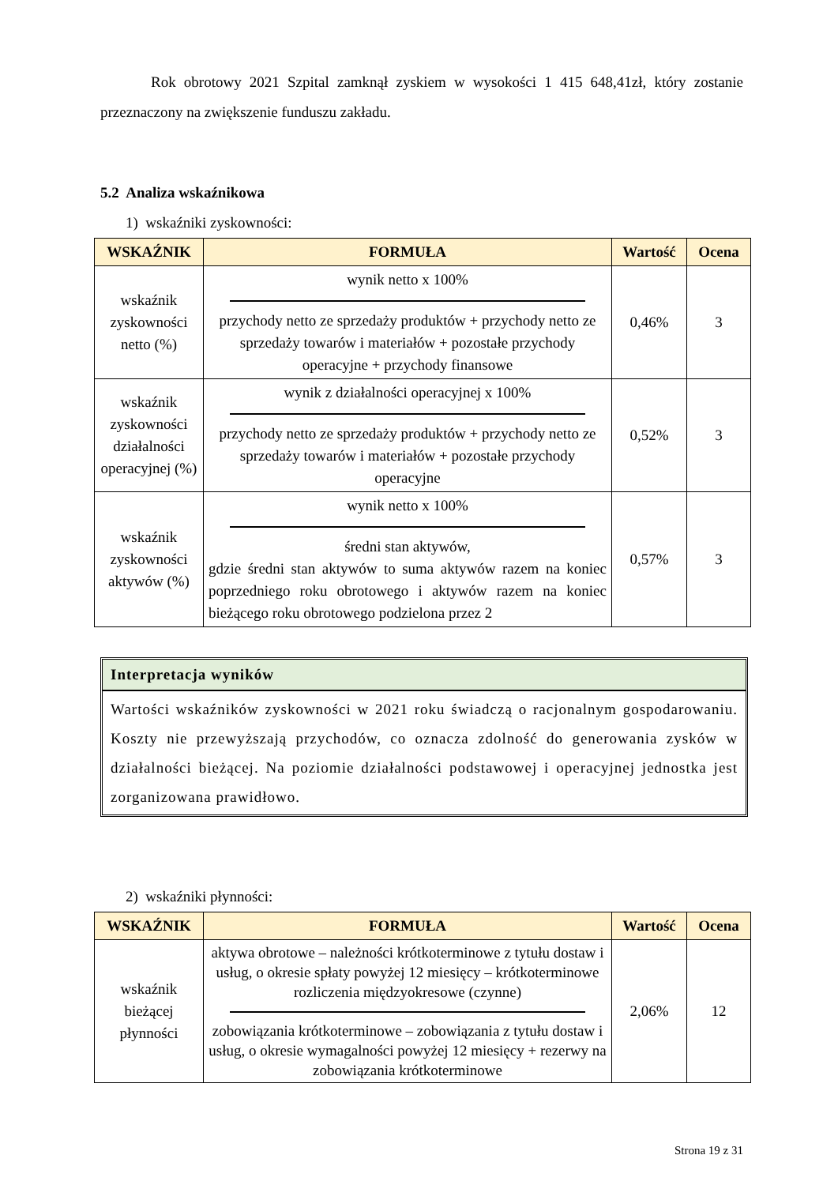Rok obrotowy 2021 Szpital zamknął zyskiem w wysokości 1 415 648,41zł, który zostanie przeznaczony na zwiększenie funduszu zakładu.
5.2 Analiza wskaźnikowa
1) wskaźniki zyskowności:
| WSKAŹNIK | FORMUŁA | Wartość | Ocena |
| --- | --- | --- | --- |
| wskaźnik zyskowności netto (%) | wynik netto x 100% przychody netto ze sprzedaży produktów + przychody netto ze sprzedaży towarów i materiałów + pozostałe przychody operacyjne + przychody finansowe | 0,46% | 3 |
| wskaźnik zyskowności działalności operacyjnej (%) | wynik z działalności operacyjnej x 100% przychody netto ze sprzedaży produktów + przychody netto ze sprzedaży towarów i materiałów + pozostałe przychody operacyjne | 0,52% | 3 |
| wskaźnik zyskowności aktywów (%) | wynik netto x 100% średni stan aktywów, gdzie średni stan aktywów to suma aktywów razem na koniec poprzedniego roku obrotowego i aktywów razem na koniec bieżącego roku obrotowego podzielona przez 2 | 0,57% | 3 |
Interpretacja wyników
Wartości wskaźników zyskowności w 2021 roku świadczą o racjonalnym gospodarowaniu. Koszty nie przewyższają przychodów, co oznacza zdolność do generowania zysków w działalności bieżącej. Na poziomie działalności podstawowej i operacyjnej jednostka jest zorganizowana prawidłowo.
2) wskaźniki płynności:
| WSKAŹNIK | FORMUŁA | Wartość | Ocena |
| --- | --- | --- | --- |
| wskaźnik bieżącej płynności | aktywa obrotowe – należności krótkoterminowe z tytułu dostaw i usług, o okresie spłaty powyżej 12 miesięcy – krótkoterminowe rozliczenia międzyokresowe (czynne) zobowiązania krótkoterminowe – zobowiązania z tytułu dostaw i usług, o okresie wymagalności powyżej 12 miesięcy + rezerwy na zobowiązania krótkoterminowe | 2,06% | 12 |
Strona 19 z 31